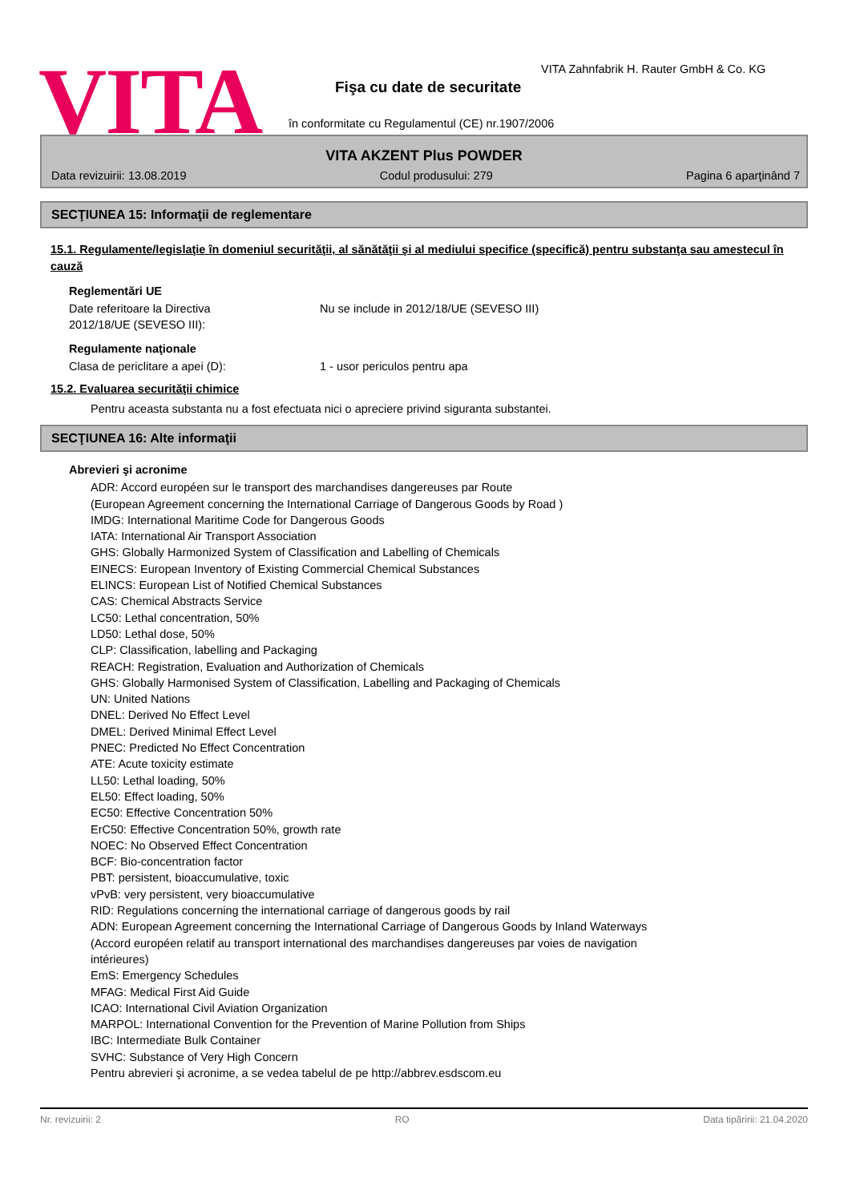VITA
VITA Zahnfabrik H. Rauter GmbH & Co. KG
Fişa cu date de securitate
în conformitate cu Regulamentul (CE) nr.1907/2006
VITA AKZENT Plus POWDER
Data revizuirii: 13.08.2019 Codul produsului: 279 Pagina 6 aparţinând 7
SECŢIUNEA 15: Informaţii de reglementare
15.1. Regulamente/legislaţie în domeniul securităţii, al sănătăţii şi al mediului specifice (specifică) pentru substanţa sau amestecul în cauză
Reglementări UE
Date referitoare la Directiva
2012/18/UE (SEVESO III):
Nu se include in 2012/18/UE (SEVESO III)
Regulamente naţionale
Clasa de periclitare a apei (D): 1 - usor periculos pentru apa
15.2. Evaluarea securităţii chimice
Pentru aceasta substanta nu a fost efectuata nici o apreciere privind siguranta substantei.
SECŢIUNEA 16: Alte informaţii
Abrevieri şi acronime
ADR: Accord européen sur le transport des marchandises dangereuses par Route
(European Agreement concerning the International Carriage of Dangerous Goods by Road )
IMDG: International Maritime Code for Dangerous Goods
IATA: International Air Transport Association
GHS: Globally Harmonized System of Classification and Labelling of Chemicals
EINECS: European Inventory of Existing Commercial Chemical Substances
ELINCS: European List of Notified Chemical Substances
CAS: Chemical Abstracts Service
LC50: Lethal concentration, 50%
LD50: Lethal dose, 50%
CLP: Classification, labelling and Packaging
REACH: Registration, Evaluation and Authorization of Chemicals
GHS: Globally Harmonised System of Classification, Labelling and Packaging of Chemicals
UN: United Nations
DNEL: Derived No Effect Level
DMEL: Derived Minimal Effect Level
PNEC: Predicted No Effect Concentration
ATE: Acute toxicity estimate
LL50: Lethal loading, 50%
EL50: Effect loading, 50%
EC50: Effective Concentration 50%
ErC50: Effective Concentration 50%, growth rate
NOEC: No Observed Effect Concentration
BCF: Bio-concentration factor
PBT: persistent, bioaccumulative, toxic
vPvB: very persistent, very bioaccumulative
RID: Regulations concerning the international carriage of dangerous goods by rail
ADN: European Agreement concerning the International Carriage of Dangerous Goods by Inland Waterways
(Accord européen relatif au transport international des marchandises dangereuses par voies de navigation
intérieures)
EmS: Emergency Schedules
MFAG: Medical First Aid Guide
ICAO: International Civil Aviation Organization
MARPOL: International Convention for the Prevention of Marine Pollution from Ships
IBC: Intermediate Bulk Container
SVHC: Substance of Very High Concern
Pentru abrevieri şi acronime, a se vedea tabelul de pe http://abbrev.esdscom.eu
Nr. revizuirii: 2 RO Data tipăririi: 21.04.2020